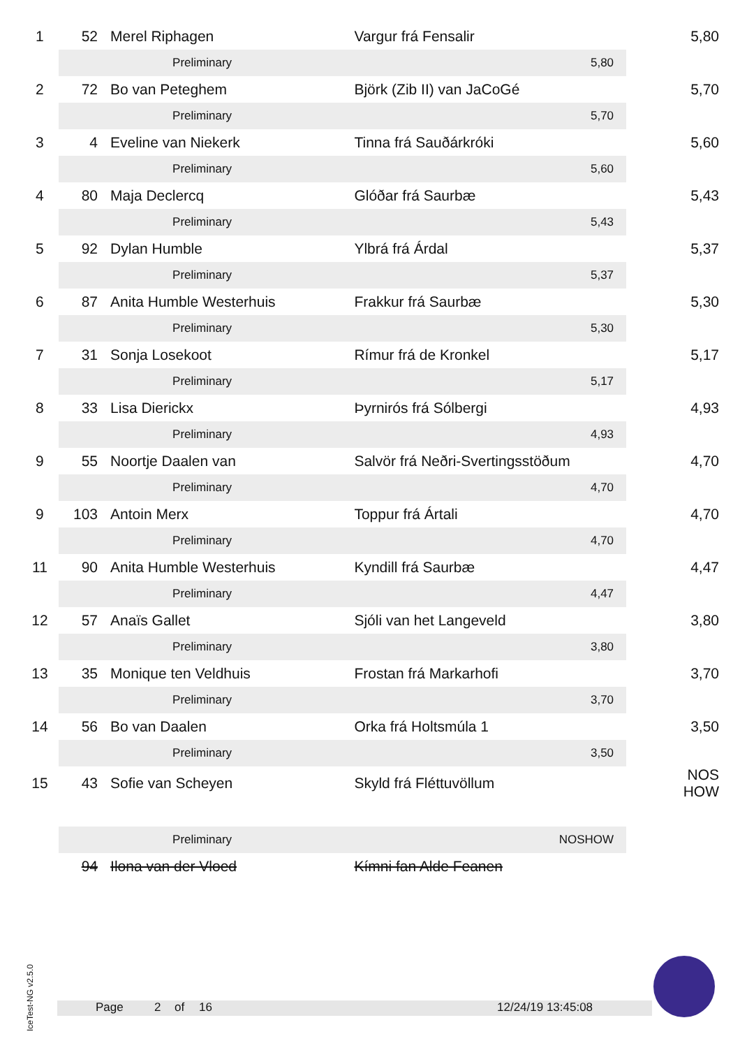| 1 | 52 | Merel Riphagen | Vargur frá Fensalir | | 5,80 |
| | | Preliminary | | 5,80 | |
| 2 | 72 | Bo van Peteghem | Björk (Zib II) van JaCoGé | | 5,70 |
| | | Preliminary | | 5,70 | |
| 3 | 4 | Eveline van Niekerk | Tinna frá Sauðárkróki | | 5,60 |
| | | Preliminary | | 5,60 | |
| 4 | 80 | Maja Declercq | Glóðar frá Saurbæ | | 5,43 |
| | | Preliminary | | 5,43 | |
| 5 | 92 | Dylan Humble | Ylbrá frá Árdal | | 5,37 |
| | | Preliminary | | 5,37 | |
| 6 | 87 | Anita Humble Westerhuis | Frakkur frá Saurbæ | | 5,30 |
| | | Preliminary | | 5,30 | |
| 7 | 31 | Sonja Losekoot | Rímur frá de Kronkel | | 5,17 |
| | | Preliminary | | 5,17 | |
| 8 | 33 | Lisa Dierickx | Þyrnirós frá Sólbergi | | 4,93 |
| | | Preliminary | | 4,93 | |
| 9 | 55 | Noortje Daalen van | Salvör frá Neðri-Svertingsstöðum | | 4,70 |
| | | Preliminary | | 4,70 | |
| 9 | 103 | Antoin Merx | Toppur frá Ártali | | 4,70 |
| | | Preliminary | | 4,70 | |
| 11 | 90 | Anita Humble Westerhuis | Kyndill frá Saurbæ | | 4,47 |
| | | Preliminary | | 4,47 | |
| 12 | 57 | Anaïs Gallet | Sjóli van het Langeveld | | 3,80 |
| | | Preliminary | | 3,80 | |
| 13 | 35 | Monique ten Veldhuis | Frostan frá Markarhofi | | 3,70 |
| | | Preliminary | | 3,70 | |
| 14 | 56 | Bo van Daalen | Orka frá Holtsmúla 1 | | 3,50 |
| | | Preliminary | | 3,50 | |
| 15 | 43 | Sofie van Scheyen | Skyld frá Fléttuvöllum | | NOS HOW |
| | | Preliminary | | NOSHOW | |
| | 94 | Ilona van der Vloed | Kímni fan Alde Feanen | | |
IceTest-NG v2.5.0
Page 2 of 16 12/24/19 13:45:08